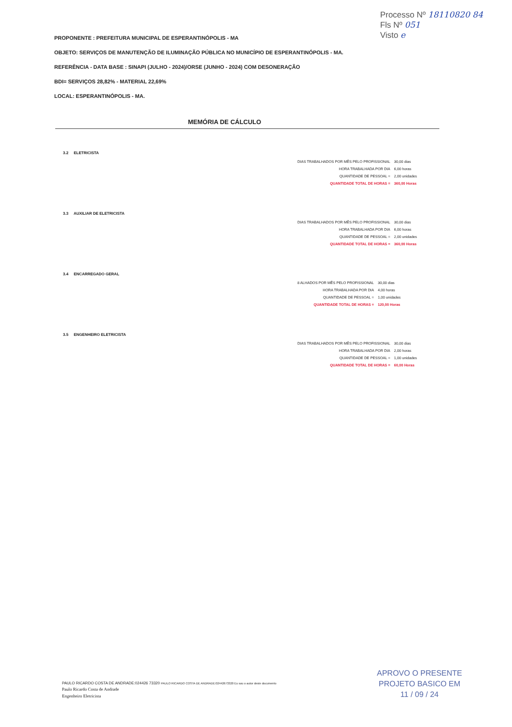Processo Nº 18110820 84
Fls Nº 051
Visto e
PROPONENTE : PREFEITURA MUNICIPAL DE ESPERANTINÓPOLIS - MA
OBJETO: SERVIÇOS DE MANUTENÇÃO DE ILUMINAÇÃO PÚBLICA NO MUNICÍPIO DE ESPERANTINÓPOLIS - MA.
REFERÊNCIA - DATA BASE : SINAPI (JULHO - 2024)/ORSE (JUNHO - 2024) COM DESONERAÇÃO
BDI= SERVIÇOS 28,82% - MATERIAL 22,69%
LOCAL: ESPERANTINÓPOLIS - MA.
MEMÓRIA DE CÁLCULO
3.2 ELETRICISTA
| DIAS TRABALHADOS POR MÊS PELO PROFISSIONAL | 30,00 dias |
| HORA TRABALHADA POR DIA | 6,00 horas |
| QUANTIDADE DE PESSOAL = | 2,00 unidades |
| QUANTIDADE TOTAL DE HORAS = | 360,00 Horas |
3.3 AUXILIAR DE ELETRICISTA
| DIAS TRABALHADOS POR MÊS PELO PROFISSIONAL | 30,00 dias |
| HORA TRABALHADA POR DIA | 6,00 horas |
| QUANTIDADE DE PESSOAL = | 2,00 unidades |
| QUANTIDADE TOTAL DE HORAS = | 360,00 Horas |
3.4 ENCARREGADO GERAL
| 8 ALHADOS POR MÊS PELO PROFISSIONAL | 30,00 dias |
| HORA TRABALHADA POR DIA | 4,00 horas |
| QUANTIDADE DE PESSOAL = | 1,00 unidades |
| QUANTIDADE TOTAL DE HORAS = | 120,00 Horas |
3.5 ENGENHEIRO ELETRICISTA
| DIAS TRABALHADOS POR MÊS PELO PROFISSIONAL | 30,00 dias |
| HORA TRABALHADA POR DIA | 2,00 horas |
| QUANTIDADE DE PESSOAL = | 1,00 unidades |
| QUANTIDADE TOTAL DE HORAS = | 60,00 Horas |
APROVO O PRESENTE
PROJETO BASICO EM
11 / 09 / 24
PAULO RICARDO COSTA DE ANDRADE:024426 73320 PAULO RICARDO COSTA DE ANDRADE:02442673320 Eu sou o autor deste documento
Paulo Ricardo Costa de Andrade
Engenheiro Eletricista